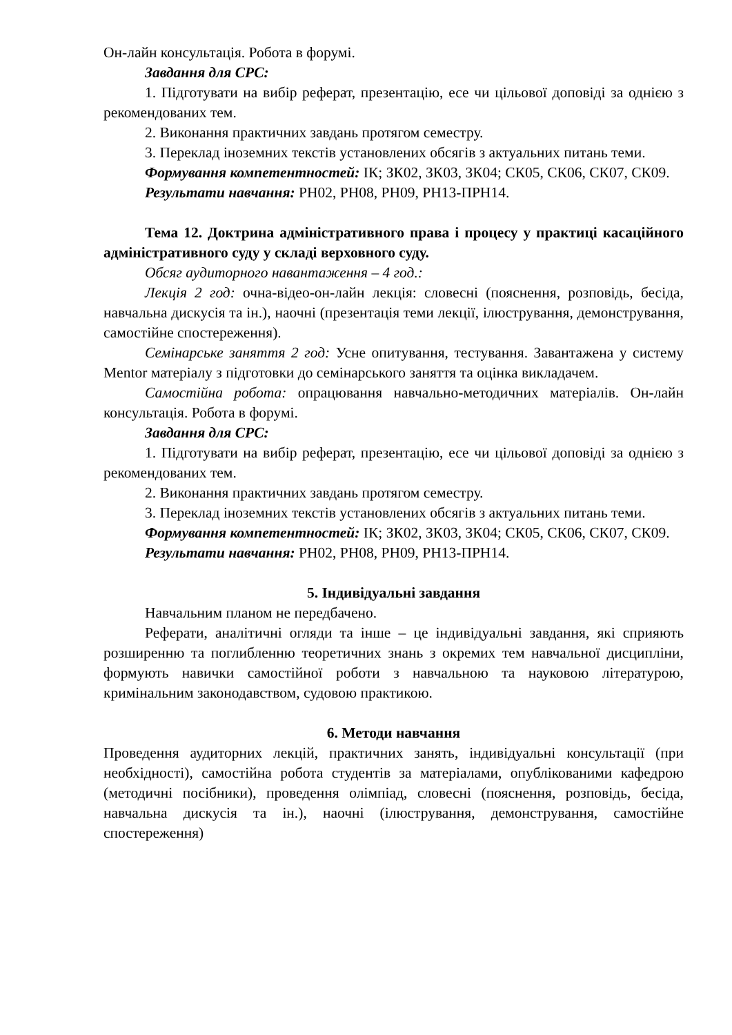Он-лайн консультація. Робота в форумі.
Завдання для СРС:
1. Підготувати на вибір реферат, презентацію, есе чи цільової доповіді за однією з рекомендованих тем.
2. Виконання практичних завдань протягом семестру.
3. Переклад іноземних текстів установлених обсягів з актуальних питань теми.
Формування компетентностей: ІК; ЗК02, ЗК03, ЗК04; СК05, СК06, СК07, СК09.
Результати навчання: РН02, РН08, РН09, РН13-ПРН14.
Тема 12. Доктрина адміністративного права і процесу у практиці касаційного адміністративного суду у складі верховного суду.
Обсяг аудиторного навантаження – 4 год.:
Лекція 2 год: очна-відео-он-лайн лекція: словесні (пояснення, розповідь, бесіда, навчальна дискусія та ін.), наочні (презентація теми лекції, ілюстрування, демонстрування, самостійне спостереження).
Семінарське заняття 2 год: Усне опитування, тестування. Завантажена у систему Mentor матеріалу з підготовки до семінарського заняття та оцінка викладачем.
Самостійна робота: опрацювання навчально-методичних матеріалів. Он-лайн консультація. Робота в форумі.
Завдання для СРС:
1. Підготувати на вибір реферат, презентацію, есе чи цільової доповіді за однією з рекомендованих тем.
2. Виконання практичних завдань протягом семестру.
3. Переклад іноземних текстів установлених обсягів з актуальних питань теми.
Формування компетентностей: ІК; ЗК02, ЗК03, ЗК04; СК05, СК06, СК07, СК09.
Результати навчання: РН02, РН08, РН09, РН13-ПРН14.
5. Індивідуальні завдання
Навчальним планом не передбачено.
Реферати, аналітичні огляди та інше – це індивідуальні завдання, які сприяють розширенню та поглибленню теоретичних знань з окремих тем навчальної дисципліни, формують навички самостійної роботи з навчальною та науковою літературою, кримінальним законодавством, судовою практикою.
6. Методи навчання
Проведення аудиторних лекцій, практичних занять, індивідуальні консультації (при необхідності), самостійна робота студентів за матеріалами, опублікованими кафедрою (методичні посібники), проведення олімпіад, словесні (пояснення, розповідь, бесіда, навчальна дискусія та ін.), наочні (ілюстрування, демонстрування, самостійне спостереження)